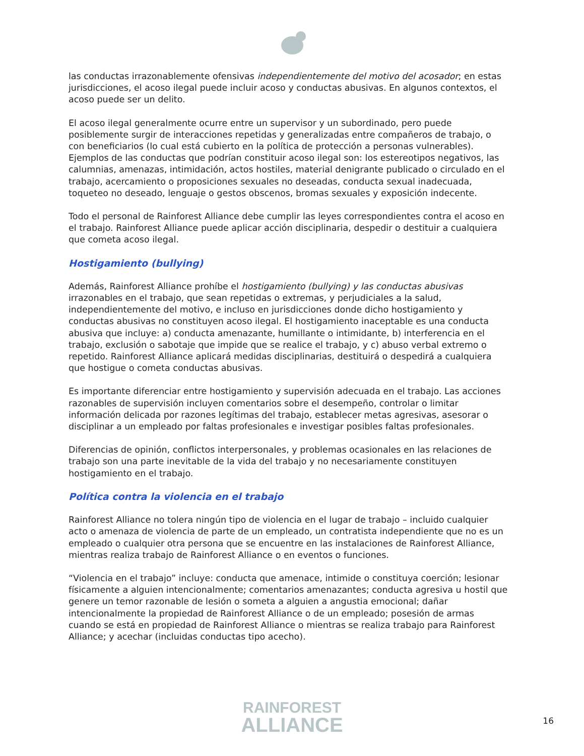las conductas irrazonablemente ofensivas independientemente del motivo del acosador; en estas jurisdicciones, el acoso ilegal puede incluir acoso y conductas abusivas. En algunos contextos, el acoso puede ser un delito.
El acoso ilegal generalmente ocurre entre un supervisor y un subordinado, pero puede posiblemente surgir de interacciones repetidas y generalizadas entre compañeros de trabajo, o con beneficiarios (lo cual está cubierto en la política de protección a personas vulnerables). Ejemplos de las conductas que podrían constituir acoso ilegal son: los estereotipos negativos, las calumnias, amenazas, intimidación, actos hostiles, material denigrante publicado o circulado en el trabajo, acercamiento o proposiciones sexuales no deseadas, conducta sexual inadecuada, toqueteo no deseado, lenguaje o gestos obscenos, bromas sexuales y exposición indecente.
Todo el personal de Rainforest Alliance debe cumplir las leyes correspondientes contra el acoso en el trabajo. Rainforest Alliance puede aplicar acción disciplinaria, despedir o destituir a cualquiera que cometa acoso ilegal.
Hostigamiento (bullying)
Además, Rainforest Alliance prohíbe el hostigamiento (bullying) y las conductas abusivas irrazonables en el trabajo, que sean repetidas o extremas, y perjudiciales a la salud, independientemente del motivo, e incluso en jurisdicciones donde dicho hostigamiento y conductas abusivas no constituyen acoso ilegal. El hostigamiento inaceptable es una conducta abusiva que incluye: a) conducta amenazante, humillante o intimidante, b) interferencia en el trabajo, exclusión o sabotaje que impide que se realice el trabajo, y c) abuso verbal extremo o repetido. Rainforest Alliance aplicará medidas disciplinarias, destituirá o despedirá a cualquiera que hostigue o cometa conductas abusivas.
Es importante diferenciar entre hostigamiento y supervisión adecuada en el trabajo. Las acciones razonables de supervisión incluyen comentarios sobre el desempeño, controlar o limitar información delicada por razones legítimas del trabajo, establecer metas agresivas, asesorar o disciplinar a un empleado por faltas profesionales e investigar posibles faltas profesionales.
Diferencias de opinión, conflictos interpersonales, y problemas ocasionales en las relaciones de trabajo son una parte inevitable de la vida del trabajo y no necesariamente constituyen hostigamiento en el trabajo.
Política contra la violencia en el trabajo
Rainforest Alliance no tolera ningún tipo de violencia en el lugar de trabajo – incluido cualquier acto o amenaza de violencia de parte de un empleado, un contratista independiente que no es un empleado o cualquier otra persona que se encuentre en las instalaciones de Rainforest Alliance, mientras realiza trabajo de Rainforest Alliance o en eventos o funciones.
“Violencia en el trabajo” incluye: conducta que amenace, intimide o constituya coerción; lesionar físicamente a alguien intencionalmente; comentarios amenazantes; conducta agresiva u hostil que genere un temor razonable de lesión o someta a alguien a angustia emocional; dañar intencionalmente la propiedad de Rainforest Alliance o de un empleado; posesión de armas cuando se está en propiedad de Rainforest Alliance o mientras se realiza trabajo para Rainforest Alliance; y acechar (incluidas conductas tipo acecho).
RAINFOREST
ALLIANCE
16